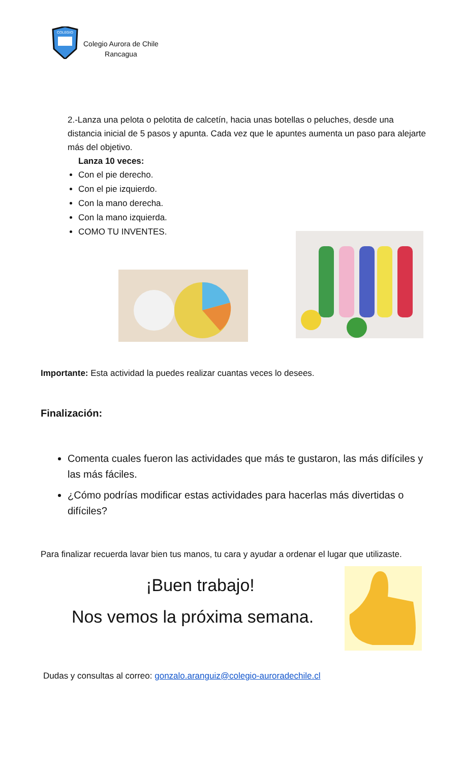COLEGIO
Colegio Aurora de Chile
Rancagua
2.-Lanza una pelota o pelotita de calcetín, hacia unas botellas o peluches, desde una distancia inicial de 5 pasos y apunta. Cada vez que le apuntes aumenta un paso para alejarte más del objetivo.
Lanza 10 veces:
Con el pie derecho.
Con el pie izquierdo.
Con la mano derecha.
Con la mano izquierda.
COMO TU INVENTES.
Importante: Esta actividad la puedes realizar cuantas veces lo desees.
Finalización:
Comenta cuales fueron las actividades que más te gustaron, las más difíciles y las más fáciles.
¿Cómo podrías modificar estas actividades para hacerlas más divertidas o difíciles?
Para finalizar recuerda lavar bien tus manos, tu cara y ayudar a ordenar el lugar que utilizaste.
¡Buen trabajo!
Nos vemos la próxima semana.
Dudas y consultas al correo: gonzalo.aranguiz@colegio-auroradechile.cl